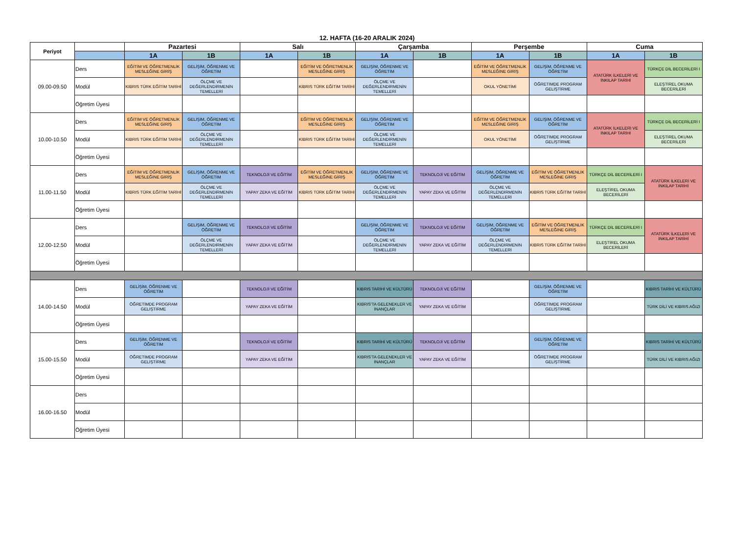12. HAFTA (16-20 ARALIK 2024)
| Periyot | | Pazartesi | | Salı | | Çarşamba | | Perşembe | | Cuma | |
| --- | --- | --- | --- | --- | --- | --- | --- | --- | --- | --- | --- |
| | | 1A | 1B | 1A | 1B | 1A | 1B | 1A | 1B | 1A | 1B |
| 09.00-09.50 | Ders | EĞİTİM VE ÖĞRETMENLİK MESLEĞİNE GİRİŞ | GELİŞİM, ÖĞRENME VE ÖĞRETİM | | EĞİTİM VE ÖĞRETMENLİK MESLEĞİNE GİRİŞ | GELİŞİM, ÖĞRENME VE ÖĞRETİM | | EĞİTİM VE ÖĞRETMENLİK MESLEĞİNE GİRİŞ | GELİŞİM, ÖĞRENME VE ÖĞRETİM | ATATÜRK İLKELERİ VE İNKILAP TARİHİ | TÜRKÇE DİL BECERİLERİ I |
| | Modül | KIBRIS TÜRK EĞİTİM TARİHİ | ÖLÇME VE DEĞERLENDİRMENİN TEMELLERİ | | KIBRIS TÜRK EĞİTİM TARİHİ | ÖLÇME VE DEĞERLENDİRMENİN TEMELLERİ | | OKUL YÖNETİMİ | ÖĞRETİMDE PROGRAM GELİŞTİRME | | ELEŞTİREL OKUMA BECERİLERİ |
| | Öğretim Üyesi | | | | | | | | | | |
| 10.00-10.50 | Ders | EĞİTİM VE ÖĞRETMENLİK MESLEĞİNE GİRİŞ | GELİŞİM, ÖĞRENME VE ÖĞRETİM | | EĞİTİM VE ÖĞRETMENLİK MESLEĞİNE GİRİŞ | GELİŞİM, ÖĞRENME VE ÖĞRETİM | | EĞİTİM VE ÖĞRETMENLİK MESLEĞİNE GİRİŞ | GELİŞİM, ÖĞRENME VE ÖĞRETİM | ATATÜRK İLKELERİ VE İNKILAP TARİHİ | TÜRKÇE DİL BECERİLERİ I |
| | Modül | KIBRIS TÜRK EĞİTİM TARİHİ | ÖLÇME VE DEĞERLENDİRMENİN TEMELLERİ | | KIBRIS TÜRK EĞİTİM TARİHİ | ÖLÇME VE DEĞERLENDİRMENİN TEMELLERİ | | OKUL YÖNETİMİ | ÖĞRETİMDE PROGRAM GELİŞTİRME | | ELEŞTİREL OKUMA BECERİLERİ |
| | Öğretim Üyesi | | | | | | | | | | |
| 11.00-11.50 | Ders | EĞİTİM VE ÖĞRETMENLİK MESLEĞİNE GİRİŞ | GELİŞİM, ÖĞRENME VE ÖĞRETİM | TEKNOLOJİ VE EĞİTİM | EĞİTİM VE ÖĞRETMENLİK MESLEĞİNE GİRİŞ | GELİŞİM, ÖĞRENME VE ÖĞRETİM | TEKNOLOJİ VE EĞİTİM | GELİŞİM, ÖĞRENME VE ÖĞRETİM | EĞİTİM VE ÖĞRETMENLİK MESLEĞİNE GİRİŞ | TÜRKÇE DİL BECERİLERİ I | ATATÜRK İLKELERİ VE İNKILAP TARİHİ |
| | Modül | KIBRIS TÜRK EĞİTİM TARİHİ | ÖLÇME VE DEĞERLENDİRMENİN TEMELLERİ | YAPAY ZEKA VE EĞİTİM | KIBRIS TÜRK EĞİTİM TARİHİ | ÖLÇME VE DEĞERLENDİRMENİN TEMELLERİ | YAPAY ZEKA VE EĞİTİM | ÖLÇME VE DEĞERLENDİRMENİN TEMELLERİ | KIBRIS TÜRK EĞİTİM TARİHİ | ELEŞTİREL OKUMA BECERİLERİ | |
| | Öğretim Üyesi | | | | | | | | | | |
| 12.00-12.50 | Ders | | GELİŞİM, ÖĞRENME VE ÖĞRETİM | TEKNOLOJİ VE EĞİTİM | | GELİŞİM, ÖĞRENME VE ÖĞRETİM | TEKNOLOJİ VE EĞİTİM | GELİŞİM, ÖĞRENME VE ÖĞRETİM | EĞİTİM VE ÖĞRETMENLİK MESLEĞİNE GİRİŞ | TÜRKÇE DİL BECERİLERİ I | ATATÜRK İLKELERİ VE İNKILAP TARİHİ |
| | Modül | | ÖLÇME VE DEĞERLENDİRMENİN TEMELLERİ | YAPAY ZEKA VE EĞİTİM | | ÖLÇME VE DEĞERLENDİRMENİN TEMELLERİ | YAPAY ZEKA VE EĞİTİM | ÖLÇME VE DEĞERLENDİRMENİN TEMELLERİ | KIBRIS TÜRK EĞİTİM TARİHİ | ELEŞTİREL OKUMA BECERİLERİ | |
| | Öğretim Üyesi | | | | | | | | | | |
| 14.00-14.50 | Ders | GELİŞİM, ÖĞRENME VE ÖĞRETİM | | TEKNOLOJİ VE EĞİTİM | | KIBRIS TARİHİ VE KÜLTÜRÜ | TEKNOLOJİ VE EĞİTİM | | GELİŞİM, ÖĞRENME VE ÖĞRETİM | | KIBRIS TARİHİ VE KÜLTÜRÜ |
| | Modül | ÖĞRETİMDE PROGRAM GELİŞTİRME | | YAPAY ZEKA VE EĞİTİM | | KIBRIS'TA GELENEKLER VE İNANÇLAR | YAPAY ZEKA VE EĞİTİM | | ÖĞRETİMDE PROGRAM GELİŞTİRME | | TÜRK DİLİ VE KIBRIS AĞIZI |
| | Öğretim Üyesi | | | | | | | | | | |
| 15.00-15.50 | Ders | GELİŞİM, ÖĞRENME VE ÖĞRETİM | | TEKNOLOJİ VE EĞİTİM | | KIBRIS TARİHİ VE KÜLTÜRÜ | TEKNOLOJİ VE EĞİTİM | | GELİŞİM, ÖĞRENME VE ÖĞRETİM | | KIBRIS TARİHİ VE KÜLTÜRÜ |
| | Modül | ÖĞRETİMDE PROGRAM GELİŞTİRME | | YAPAY ZEKA VE EĞİTİM | | KIBRIS'TA GELENEKLER VE İNANÇLAR | YAPAY ZEKA VE EĞİTİM | | ÖĞRETİMDE PROGRAM GELİŞTİRME | | TÜRK DİLİ VE KIBRIS AĞIZI |
| | Öğretim Üyesi | | | | | | | | | | |
| 16.00-16.50 | Ders | | | | | | | | | | |
| | Modül | | | | | | | | | | |
| | Öğretim Üyesi | | | | | | | | | | |